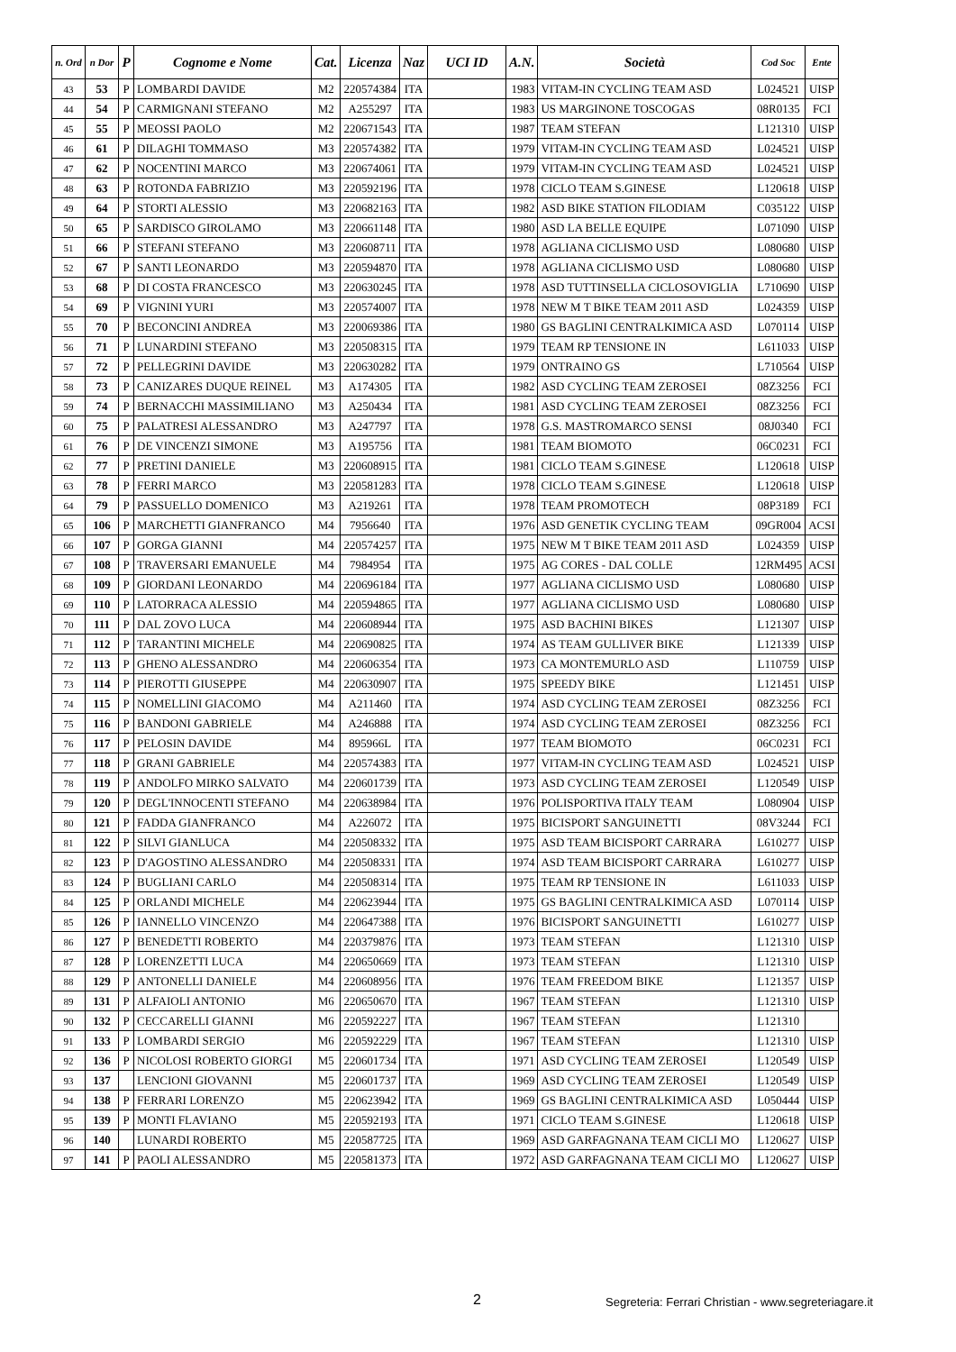| n. Ord | n Dor | P | Cognome e Nome | Cat. | Licenza | Naz | UCI ID | A.N. | Società | Cod Soc | Ente |
| --- | --- | --- | --- | --- | --- | --- | --- | --- | --- | --- | --- |
| 43 | 53 | P | LOMBARDI DAVIDE | M2 | 220574384 | ITA | | 1983 | VITAM-IN CYCLING TEAM ASD | L024521 | UISP |
| 44 | 54 | P | CARMIGNANI STEFANO | M2 | A255297 | ITA | | 1983 | US MARGINONE TOSCOGAS | 08R0135 | FCI |
| 45 | 55 | P | MEOSSI PAOLO | M2 | 220671543 | ITA | | 1987 | TEAM STEFAN | L121310 | UISP |
| 46 | 61 | P | DILAGHI TOMMASO | M3 | 220574382 | ITA | | 1979 | VITAM-IN CYCLING TEAM ASD | L024521 | UISP |
| 47 | 62 | P | NOCENTINI MARCO | M3 | 220674061 | ITA | | 1979 | VITAM-IN CYCLING TEAM ASD | L024521 | UISP |
| 48 | 63 | P | ROTONDA FABRIZIO | M3 | 220592196 | ITA | | 1978 | CICLO TEAM S.GINESE | L120618 | UISP |
| 49 | 64 | P | STORTI ALESSIO | M3 | 220682163 | ITA | | 1982 | ASD BIKE STATION FILODIAM | C035122 | UISP |
| 50 | 65 | P | SARDISCO GIROLAMO | M3 | 220661148 | ITA | | 1980 | ASD LA BELLE EQUIPE | L071090 | UISP |
| 51 | 66 | P | STEFANI STEFANO | M3 | 220608711 | ITA | | 1978 | AGLIANA CICLISMO USD | L080680 | UISP |
| 52 | 67 | P | SANTI LEONARDO | M3 | 220594870 | ITA | | 1978 | AGLIANA CICLISMO USD | L080680 | UISP |
| 53 | 68 | P | DI COSTA FRANCESCO | M3 | 220630245 | ITA | | 1978 | ASD TUTTINSELLA CICLOSOVIGLIA | L710690 | UISP |
| 54 | 69 | P | VIGNINI YURI | M3 | 220574007 | ITA | | 1978 | NEW M T BIKE TEAM 2011 ASD | L024359 | UISP |
| 55 | 70 | P | BECONCINI ANDREA | M3 | 220069386 | ITA | | 1980 | GS BAGLINI CENTRALKIMICA ASD | L070114 | UISP |
| 56 | 71 | P | LUNARDINI STEFANO | M3 | 220508315 | ITA | | 1979 | TEAM RP TENSIONE IN | L611033 | UISP |
| 57 | 72 | P | PELLEGRINI DAVIDE | M3 | 220630282 | ITA | | 1979 | ONTRAINO GS | L710564 | UISP |
| 58 | 73 | P | CANIZARES DUQUE REINEL | M3 | A174305 | ITA | | 1982 | ASD CYCLING TEAM ZEROSEI | 08Z3256 | FCI |
| 59 | 74 | P | BERNACCHI MASSIMILIANO | M3 | A250434 | ITA | | 1981 | ASD CYCLING TEAM ZEROSEI | 08Z3256 | FCI |
| 60 | 75 | P | PALATRESI ALESSANDRO | M3 | A247797 | ITA | | 1978 | G.S. MASTROMARCO SENSI | 08J0340 | FCI |
| 61 | 76 | P | DE VINCENZI SIMONE | M3 | A195756 | ITA | | 1981 | TEAM BIOMOTO | 06C0231 | FCI |
| 62 | 77 | P | PRETINI DANIELE | M3 | 220608915 | ITA | | 1981 | CICLO TEAM S.GINESE | L120618 | UISP |
| 63 | 78 | P | FERRI MARCO | M3 | 220581283 | ITA | | 1978 | CICLO TEAM S.GINESE | L120618 | UISP |
| 64 | 79 | P | PASSUELLO DOMENICO | M3 | A219261 | ITA | | 1978 | TEAM PROMOTECH | 08P3189 | FCI |
| 65 | 106 | P | MARCHETTI GIANFRANCO | M4 | 7956640 | ITA | | 1976 | ASD GENETIK CYCLING TEAM | 09GR004 | ACSI |
| 66 | 107 | P | GORGA GIANNI | M4 | 220574257 | ITA | | 1975 | NEW M T BIKE TEAM 2011 ASD | L024359 | UISP |
| 67 | 108 | P | TRAVERSARI EMANUELE | M4 | 7984954 | ITA | | 1975 | AG CORES - DAL COLLE | 12RM495 | ACSI |
| 68 | 109 | P | GIORDANI LEONARDO | M4 | 220696184 | ITA | | 1977 | AGLIANA CICLISMO USD | L080680 | UISP |
| 69 | 110 | P | LATORRACA ALESSIO | M4 | 220594865 | ITA | | 1977 | AGLIANA CICLISMO USD | L080680 | UISP |
| 70 | 111 | P | DAL ZOVO LUCA | M4 | 220608944 | ITA | | 1975 | ASD BACHINI BIKES | L121307 | UISP |
| 71 | 112 | P | TARANTINI MICHELE | M4 | 220690825 | ITA | | 1974 | AS TEAM GULLIVER BIKE | L121339 | UISP |
| 72 | 113 | P | GHENO ALESSANDRO | M4 | 220606354 | ITA | | 1973 | CA MONTEMURLO ASD | L110759 | UISP |
| 73 | 114 | P | PIEROTTI GIUSEPPE | M4 | 220630907 | ITA | | 1975 | SPEEDY BIKE | L121451 | UISP |
| 74 | 115 | P | NOMELLINI GIACOMO | M4 | A211460 | ITA | | 1974 | ASD CYCLING TEAM ZEROSEI | 08Z3256 | FCI |
| 75 | 116 | P | BANDONI GABRIELE | M4 | A246888 | ITA | | 1974 | ASD CYCLING TEAM ZEROSEI | 08Z3256 | FCI |
| 76 | 117 | P | PELOSIN DAVIDE | M4 | 895966L | ITA | | 1977 | TEAM BIOMOTO | 06C0231 | FCI |
| 77 | 118 | P | GRANI GABRIELE | M4 | 220574383 | ITA | | 1977 | VITAM-IN CYCLING TEAM ASD | L024521 | UISP |
| 78 | 119 | P | ANDOLFO MIRKO SALVATO | M4 | 220601739 | ITA | | 1973 | ASD CYCLING TEAM ZEROSEI | L120549 | UISP |
| 79 | 120 | P | DEGL'INNOCENTI STEFANO | M4 | 220638984 | ITA | | 1976 | POLISPORTIVA ITALY TEAM | L080904 | UISP |
| 80 | 121 | P | FADDA GIANFRANCO | M4 | A226072 | ITA | | 1975 | BICISPORT SANGUINETTI | 08V3244 | FCI |
| 81 | 122 | P | SILVI GIANLUCA | M4 | 220508332 | ITA | | 1975 | ASD TEAM BICISPORT CARRARA | L610277 | UISP |
| 82 | 123 | P | D'AGOSTINO ALESSANDRO | M4 | 220508331 | ITA | | 1974 | ASD TEAM BICISPORT CARRARA | L610277 | UISP |
| 83 | 124 | P | BUGLIANI CARLO | M4 | 220508314 | ITA | | 1975 | TEAM RP TENSIONE IN | L611033 | UISP |
| 84 | 125 | P | ORLANDI MICHELE | M4 | 220623944 | ITA | | 1975 | GS BAGLINI CENTRALKIMICA ASD | L070114 | UISP |
| 85 | 126 | P | IANNELLO VINCENZO | M4 | 220647388 | ITA | | 1976 | BICISPORT SANGUINETTI | L610277 | UISP |
| 86 | 127 | P | BENEDETTI ROBERTO | M4 | 220379876 | ITA | | 1973 | TEAM STEFAN | L121310 | UISP |
| 87 | 128 | P | LORENZETTI LUCA | M4 | 220650669 | ITA | | 1973 | TEAM STEFAN | L121310 | UISP |
| 88 | 129 | P | ANTONELLI DANIELE | M4 | 220608956 | ITA | | 1976 | TEAM FREEDOM BIKE | L121357 | UISP |
| 89 | 131 | P | ALFAIOLI ANTONIO | M6 | 220650670 | ITA | | 1967 | TEAM STEFAN | L121310 | UISP |
| 90 | 132 | P | CECCARELLI GIANNI | M6 | 220592227 | ITA | | 1967 | TEAM STEFAN | L121310 | |
| 91 | 133 | P | LOMBARDI SERGIO | M6 | 220592229 | ITA | | 1967 | TEAM STEFAN | L121310 | UISP |
| 92 | 136 | P | NICOLOSI ROBERTO GIORGI | M5 | 220601734 | ITA | | 1971 | ASD CYCLING TEAM ZEROSEI | L120549 | UISP |
| 93 | 137 | | LENCIONI GIOVANNI | M5 | 220601737 | ITA | | 1969 | ASD CYCLING TEAM ZEROSEI | L120549 | UISP |
| 94 | 138 | P | FERRARI LORENZO | M5 | 220623942 | ITA | | 1969 | GS BAGLINI CENTRALKIMICA ASD | L050444 | UISP |
| 95 | 139 | P | MONTI FLAVIANO | M5 | 220592193 | ITA | | 1971 | CICLO TEAM S.GINESE | L120618 | UISP |
| 96 | 140 | | LUNARDI ROBERTO | M5 | 220587725 | ITA | | 1969 | ASD GARFAGNANA TEAM CICLI MO | L120627 | UISP |
| 97 | 141 | P | PAOLI ALESSANDRO | M5 | 220581373 | ITA | | 1972 | ASD GARFAGNANA TEAM CICLI MO | L120627 | UISP |
2
Segreteria: Ferrari Christian - www.segreteriagare.it